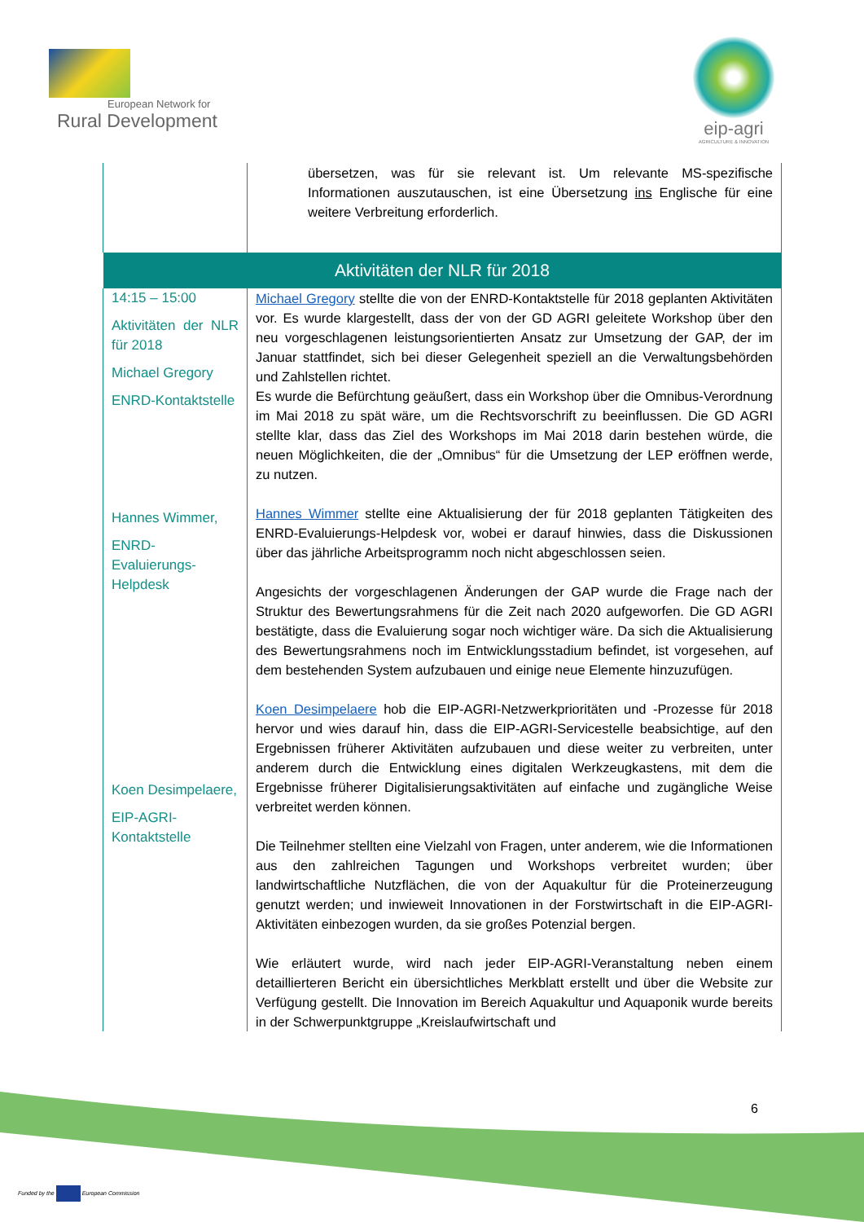European Network for
Rural Development
eip-agri
AGRICULTURE & INNOVATION
| | übersetzen, was für sie relevant ist. Um relevante MS-spezifische Informationen auszutauschen, ist eine Übersetzung ins Englische für eine weitere Verbreitung erforderlich. |
| Aktivitäten der NLR für 2018 | |
| 14:15 – 15:00 Aktivitäten der NLR für 2018 Michael Gregory ENRD-Kontaktstelle Hannes Wimmer, ENRD-Evaluierungs-Helpdesk Koen Desimpelaere, EIP-AGRI-Kontaktstelle | Michael Gregory stellte die von der ENRD-Kontaktstelle für 2018 geplanten Aktivitäten vor. Es wurde klargestellt, dass der von der GD AGRI geleitete Workshop über den neu vorgeschlagenen leistungsorientierten Ansatz zur Umsetzung der GAP, der im Januar stattfindet, sich bei dieser Gelegenheit speziell an die Verwaltungsbehörden und Zahlstellen richtet. Es wurde die Befürchtung geäußert, dass ein Workshop über die Omnibus-Verordnung im Mai 2018 zu spät wäre, um die Rechtsvorschrift zu beeinflussen. Die GD AGRI stellte klar, dass das Ziel des Workshops im Mai 2018 darin bestehen würde, die neuen Möglichkeiten, die der „Omnibus“ für die Umsetzung der LEP eröffnen werde, zu nutzen. Hannes Wimmer stellte eine Aktualisierung der für 2018 geplanten Tätigkeiten des ENRD-Evaluierungs-Helpdesk vor, wobei er darauf hinwies, dass die Diskussionen über das jährliche Arbeitsprogramm noch nicht abgeschlossen seien. Angesichts der vorgeschlagenen Änderungen der GAP wurde die Frage nach der Struktur des Bewertungsrahmens für die Zeit nach 2020 aufgeworfen. Die GD AGRI bestätigte, dass die Evaluierung sogar noch wichtiger wäre. Da sich die Aktualisierung des Bewertungsrahmens noch im Entwicklungsstadium befindet, ist vorgesehen, auf dem bestehenden System aufzubauen und einige neue Elemente hinzuzufügen. Koen Desimpelaere hob die EIP-AGRI-Netzwerkprioritäten und -Prozesse für 2018 hervor und wies darauf hin, dass die EIP-AGRI-Servicestelle beabsichtige, auf den Ergebnissen früherer Aktivitäten aufzubauen und diese weiter zu verbreiten, unter anderem durch die Entwicklung eines digitalen Werkzeugkastens, mit dem die Ergebnisse früherer Digitalisierungsaktivitäten auf einfache und zugängliche Weise verbreitet werden können. Die Teilnehmer stellten eine Vielzahl von Fragen, unter anderem, wie die Informationen aus den zahlreichen Tagungen und Workshops verbreitet wurden; über landwirtschaftliche Nutzflächen, die von der Aquakultur für die Proteinerzeugung genutzt werden; und inwieweit Innovationen in der Forstwirtschaft in die EIP-AGRI-Aktivitäten einbezogen wurden, da sie großes Potenzial bergen. Wie erläutert wurde, wird nach jeder EIP-AGRI-Veranstaltung neben einem detaillierteren Bericht ein übersichtliches Merkblatt erstellt und über die Website zur Verfügung gestellt. Die Innovation im Bereich Aquakultur und Aquaponik wurde bereits in der Schwerpunktgruppe „Kreislaufwirtschaft und |
6
Funded by the European Commission